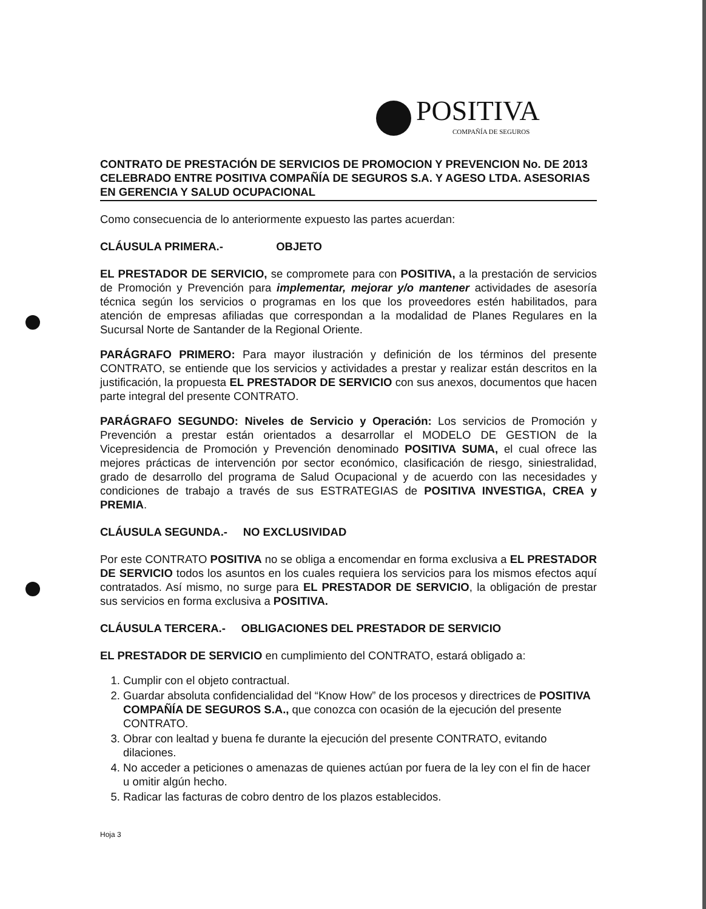POSITIVA
COMPAÑÍA DE SEGUROS
CONTRATO DE PRESTACIÓN DE SERVICIOS DE PROMOCION Y PREVENCION No. DE 2013 CELEBRADO ENTRE POSITIVA COMPAÑÍA DE SEGUROS S.A. Y AGESO LTDA. ASESORIAS EN GERENCIA Y SALUD OCUPACIONAL
Como consecuencia de lo anteriormente expuesto las partes acuerdan:
CLÁUSULA PRIMERA.- OBJETO
EL PRESTADOR DE SERVICIO, se compromete para con POSITIVA, a la prestación de servicios de Promoción y Prevención para implementar, mejorar y/o mantener actividades de asesoría técnica según los servicios o programas en los que los proveedores estén habilitados, para atención de empresas afiliadas que correspondan a la modalidad de Planes Regulares en la Sucursal Norte de Santander de la Regional Oriente.
PARÁGRAFO PRIMERO: Para mayor ilustración y definición de los términos del presente CONTRATO, se entiende que los servicios y actividades a prestar y realizar están descritos en la justificación, la propuesta EL PRESTADOR DE SERVICIO con sus anexos, documentos que hacen parte integral del presente CONTRATO.
PARÁGRAFO SEGUNDO: Niveles de Servicio y Operación: Los servicios de Promoción y Prevención a prestar están orientados a desarrollar el MODELO DE GESTION de la Vicepresidencia de Promoción y Prevención denominado POSITIVA SUMA, el cual ofrece las mejores prácticas de intervención por sector económico, clasificación de riesgo, siniestralidad, grado de desarrollo del programa de Salud Ocupacional y de acuerdo con las necesidades y condiciones de trabajo a través de sus ESTRATEGIAS de POSITIVA INVESTIGA, CREA y PREMIA.
CLÁUSULA SEGUNDA.- NO EXCLUSIVIDAD
Por este CONTRATO POSITIVA no se obliga a encomendar en forma exclusiva a EL PRESTADOR DE SERVICIO todos los asuntos en los cuales requiera los servicios para los mismos efectos aquí contratados. Así mismo, no surge para EL PRESTADOR DE SERVICIO, la obligación de prestar sus servicios en forma exclusiva a POSITIVA.
CLÁUSULA TERCERA.- OBLIGACIONES DEL PRESTADOR DE SERVICIO
EL PRESTADOR DE SERVICIO en cumplimiento del CONTRATO, estará obligado a:
1. Cumplir con el objeto contractual.
2. Guardar absoluta confidencialidad del “Know How” de los procesos y directrices de POSITIVA COMPAÑÍA DE SEGUROS S.A., que conozca con ocasión de la ejecución del presente CONTRATO.
3. Obrar con lealtad y buena fe durante la ejecución del presente CONTRATO, evitando dilaciones.
4. No acceder a peticiones o amenazas de quienes actúan por fuera de la ley con el fin de hacer u omitir algún hecho.
5. Radicar las facturas de cobro dentro de los plazos establecidos.
Hoja 3